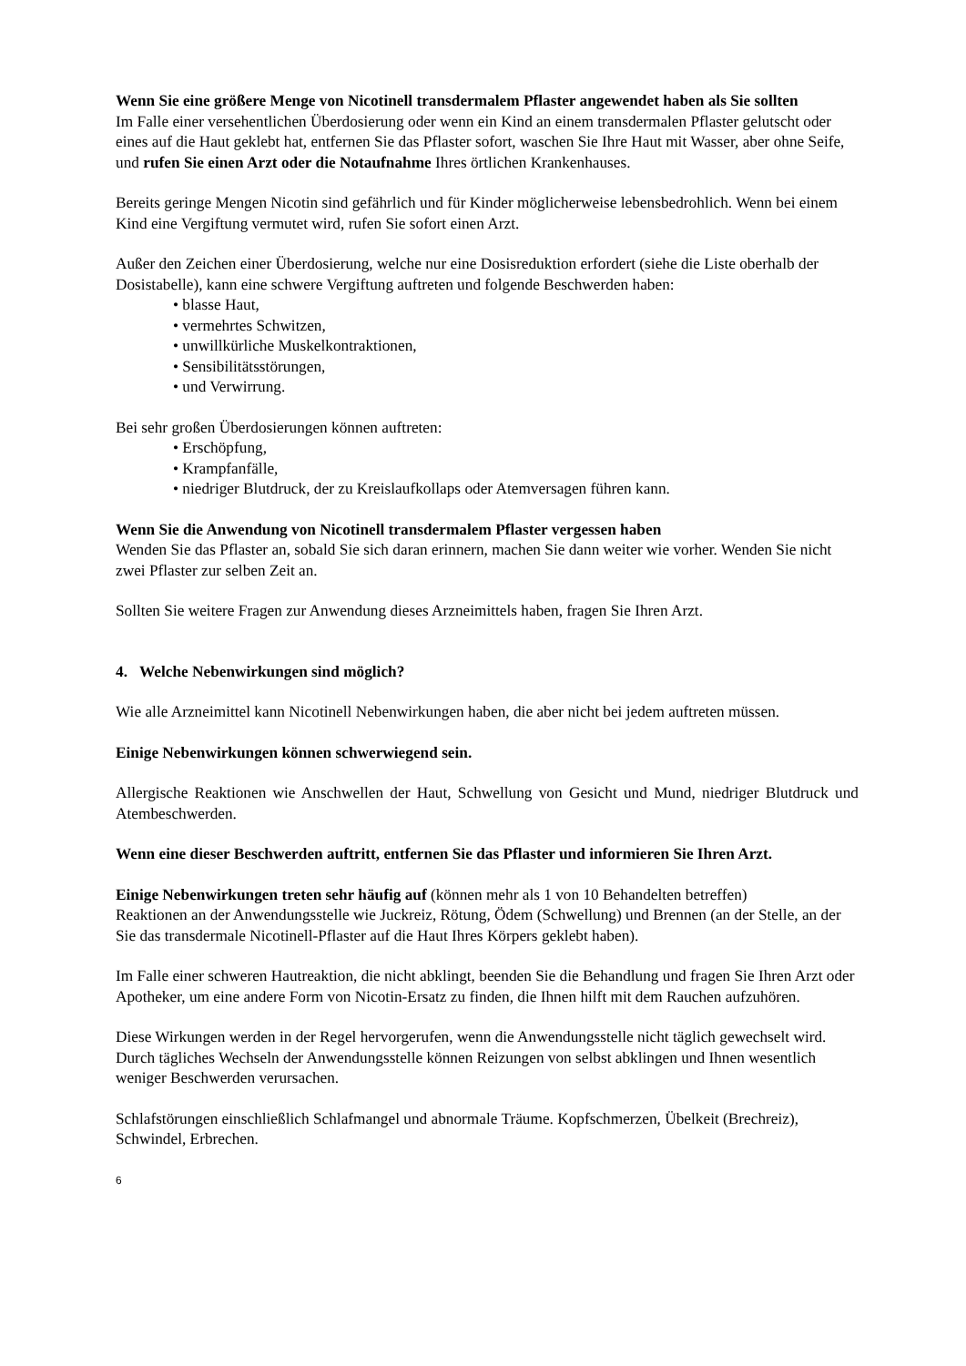Wenn Sie eine größere Menge von Nicotinell transdermalem Pflaster angewendet haben als Sie sollten
Im Falle einer versehentlichen Überdosierung oder wenn ein Kind an einem transdermalen Pflaster gelutscht oder eines auf die Haut geklebt hat, entfernen Sie das Pflaster sofort, waschen Sie Ihre Haut mit Wasser, aber ohne Seife, und rufen Sie einen Arzt oder die Notaufnahme Ihres örtlichen Krankenhauses.
Bereits geringe Mengen Nicotin sind gefährlich und für Kinder möglicherweise lebensbedrohlich. Wenn bei einem Kind eine Vergiftung vermutet wird, rufen Sie sofort einen Arzt.
Außer den Zeichen einer Überdosierung, welche nur eine Dosisreduktion erfordert (siehe die Liste oberhalb der Dosistabelle), kann eine schwere Vergiftung auftreten und folgende Beschwerden haben:
• blasse Haut,
• vermehrtes Schwitzen,
• unwillkürliche Muskelkontraktionen,
• Sensibilitätsstörungen,
• und Verwirrung.
Bei sehr großen Überdosierungen können auftreten:
• Erschöpfung,
• Krampfanfälle,
• niedriger Blutdruck, der zu Kreislaufkollaps oder Atemversagen führen kann.
Wenn Sie die Anwendung von Nicotinell transdermalem Pflaster vergessen haben
Wenden Sie das Pflaster an, sobald Sie sich daran erinnern, machen Sie dann weiter wie vorher. Wenden Sie nicht zwei Pflaster zur selben Zeit an.
Sollten Sie weitere Fragen zur Anwendung dieses Arzneimittels haben, fragen Sie Ihren Arzt.
4. Welche Nebenwirkungen sind möglich?
Wie alle Arzneimittel kann Nicotinell Nebenwirkungen haben, die aber nicht bei jedem auftreten müssen.
Einige Nebenwirkungen können schwerwiegend sein.
Allergische Reaktionen wie Anschwellen der Haut, Schwellung von Gesicht und Mund, niedriger Blutdruck und Atembeschwerden.
Wenn eine dieser Beschwerden auftritt, entfernen Sie das Pflaster und informieren Sie Ihren Arzt.
Einige Nebenwirkungen treten sehr häufig auf (können mehr als 1 von 10 Behandelten betreffen)
Reaktionen an der Anwendungsstelle wie Juckreiz, Rötung, Ödem (Schwellung) und Brennen (an der Stelle, an der Sie das transdermale Nicotinell-Pflaster auf die Haut Ihres Körpers geklebt haben).
Im Falle einer schweren Hautreaktion, die nicht abklingt, beenden Sie die Behandlung und fragen Sie Ihren Arzt oder Apotheker, um eine andere Form von Nicotin-Ersatz zu finden, die Ihnen hilft mit dem Rauchen aufzuhören.
Diese Wirkungen werden in der Regel hervorgerufen, wenn die Anwendungsstelle nicht täglich gewechselt wird. Durch tägliches Wechseln der Anwendungsstelle können Reizungen von selbst abklingen und Ihnen wesentlich weniger Beschwerden verursachen.
Schlafstörungen einschließlich Schlafmangel und abnormale Träume. Kopfschmerzen, Übelkeit (Brechreiz), Schwindel, Erbrechen.
6